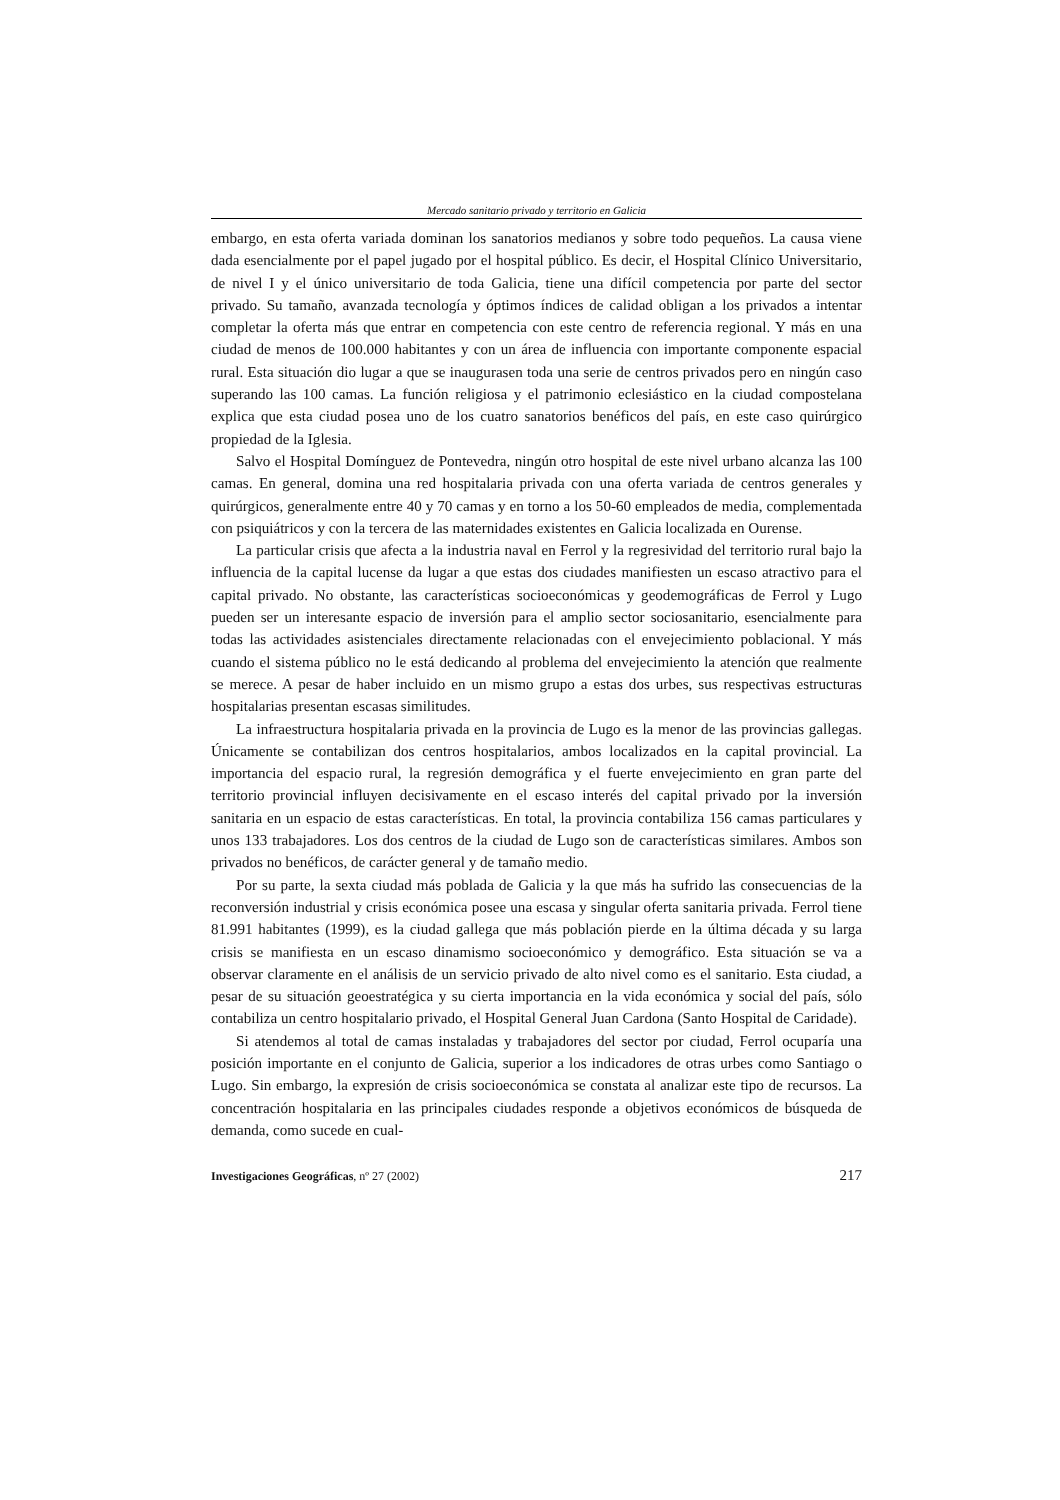Mercado sanitario privado y territorio en Galicia
embargo, en esta oferta variada dominan los sanatorios medianos y sobre todo pequeños. La causa viene dada esencialmente por el papel jugado por el hospital público. Es decir, el Hospital Clínico Universitario, de nivel I y el único universitario de toda Galicia, tiene una difícil competencia por parte del sector privado. Su tamaño, avanzada tecnología y óptimos índices de calidad obligan a los privados a intentar completar la oferta más que entrar en competencia con este centro de referencia regional. Y más en una ciudad de menos de 100.000 habitantes y con un área de influencia con importante componente espacial rural. Esta situación dio lugar a que se inaugurasen toda una serie de centros privados pero en ningún caso superando las 100 camas. La función religiosa y el patrimonio eclesiástico en la ciudad compostelana explica que esta ciudad posea uno de los cuatro sanatorios benéficos del país, en este caso quirúrgico propiedad de la Iglesia.
Salvo el Hospital Domínguez de Pontevedra, ningún otro hospital de este nivel urbano alcanza las 100 camas. En general, domina una red hospitalaria privada con una oferta variada de centros generales y quirúrgicos, generalmente entre 40 y 70 camas y en torno a los 50-60 empleados de media, complementada con psiquiátricos y con la tercera de las maternidades existentes en Galicia localizada en Ourense.
La particular crisis que afecta a la industria naval en Ferrol y la regresividad del territorio rural bajo la influencia de la capital lucense da lugar a que estas dos ciudades manifiesten un escaso atractivo para el capital privado. No obstante, las características socioeconómicas y geodemográficas de Ferrol y Lugo pueden ser un interesante espacio de inversión para el amplio sector sociosanitario, esencialmente para todas las actividades asistenciales directamente relacionadas con el envejecimiento poblacional. Y más cuando el sistema público no le está dedicando al problema del envejecimiento la atención que realmente se merece. A pesar de haber incluido en un mismo grupo a estas dos urbes, sus respectivas estructuras hospitalarias presentan escasas similitudes.
La infraestructura hospitalaria privada en la provincia de Lugo es la menor de las provincias gallegas. Únicamente se contabilizan dos centros hospitalarios, ambos localizados en la capital provincial. La importancia del espacio rural, la regresión demográfica y el fuerte envejecimiento en gran parte del territorio provincial influyen decisivamente en el escaso interés del capital privado por la inversión sanitaria en un espacio de estas características. En total, la provincia contabiliza 156 camas particulares y unos 133 trabajadores. Los dos centros de la ciudad de Lugo son de características similares. Ambos son privados no benéficos, de carácter general y de tamaño medio.
Por su parte, la sexta ciudad más poblada de Galicia y la que más ha sufrido las consecuencias de la reconversión industrial y crisis económica posee una escasa y singular oferta sanitaria privada. Ferrol tiene 81.991 habitantes (1999), es la ciudad gallega que más población pierde en la última década y su larga crisis se manifiesta en un escaso dinamismo socioeconómico y demográfico. Esta situación se va a observar claramente en el análisis de un servicio privado de alto nivel como es el sanitario. Esta ciudad, a pesar de su situación geoestratégica y su cierta importancia en la vida económica y social del país, sólo contabiliza un centro hospitalario privado, el Hospital General Juan Cardona (Santo Hospital de Caridade).
Si atendemos al total de camas instaladas y trabajadores del sector por ciudad, Ferrol ocuparía una posición importante en el conjunto de Galicia, superior a los indicadores de otras urbes como Santiago o Lugo. Sin embargo, la expresión de crisis socioeconómica se constata al analizar este tipo de recursos. La concentración hospitalaria en las principales ciudades responde a objetivos económicos de búsqueda de demanda, como sucede en cual-
Investigaciones Geográficas, nº 27 (2002) 217